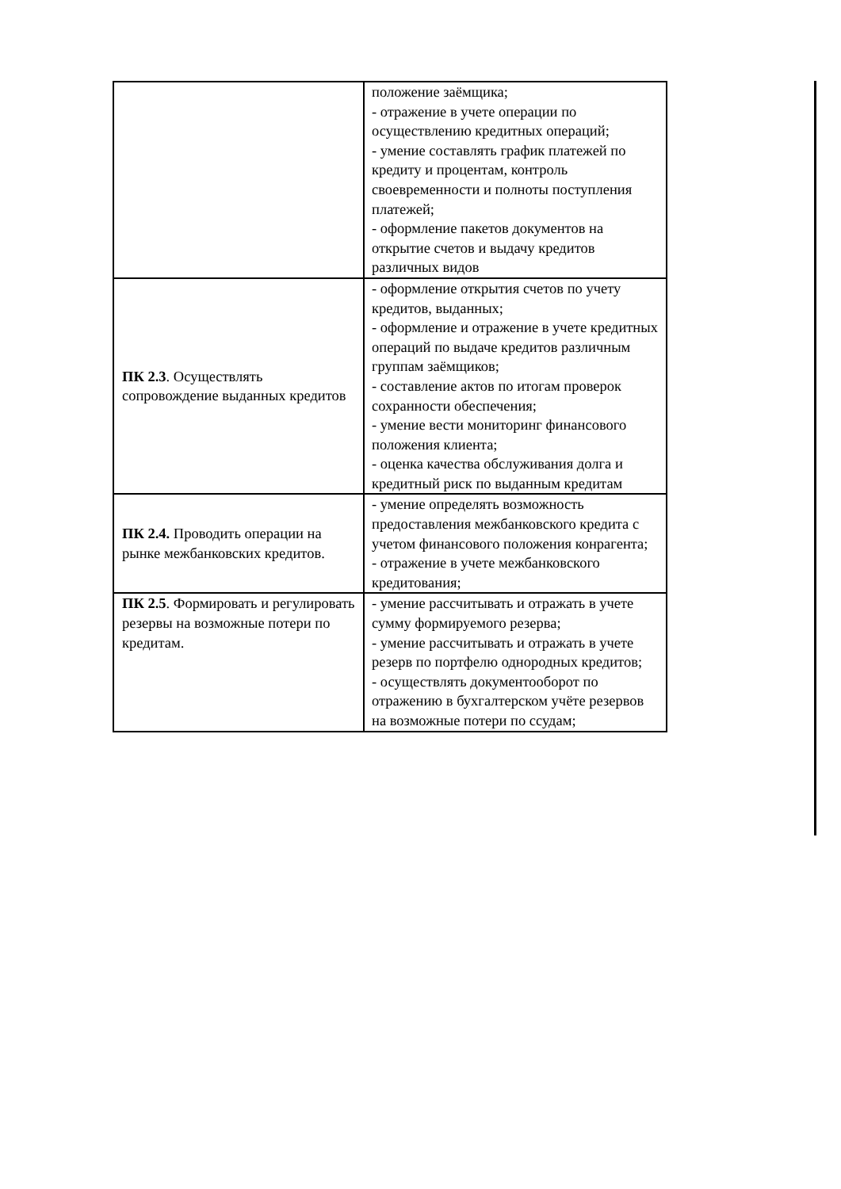| | положение заёмщика; - отражение в учете операции по осуществлению кредитных операций; - умение составлять график платежей по кредиту и процентам, контроль своевременности и полноты поступления платежей; - оформление пакетов документов на открытие счетов и выдачу кредитов различных видов |
| ПК 2.3 . Осуществлять сопровождение выданных кредитов | - оформление открытия счетов по учету кредитов, выданных; - оформление и отражение в учете кредитных операций по выдаче кредитов различным группам заёмщиков; - составление актов по итогам проверок сохранности обеспечения; - умение вести мониторинг финансового положения клиента; - оценка качества обслуживания долга и кредитный риск по выданным кредитам |
| ПК 2.4. Проводить операции на рынке межбанковских кредитов. | - умение определять возможность предоставления межбанковского кредита с учетом финансового положения конрагента; - отражение в учете межбанковского кредитования; |
| ПК 2.5 . Формировать и регулировать резервы на возможные потери по кредитам. | - умение рассчитывать и отражать в учете сумму формируемого резерва; - умение рассчитывать и отражать в учете резерв по портфелю однородных кредитов; - осуществлять документооборот по отражению в бухгалтерском учёте резервов на возможные потери по ссудам; |